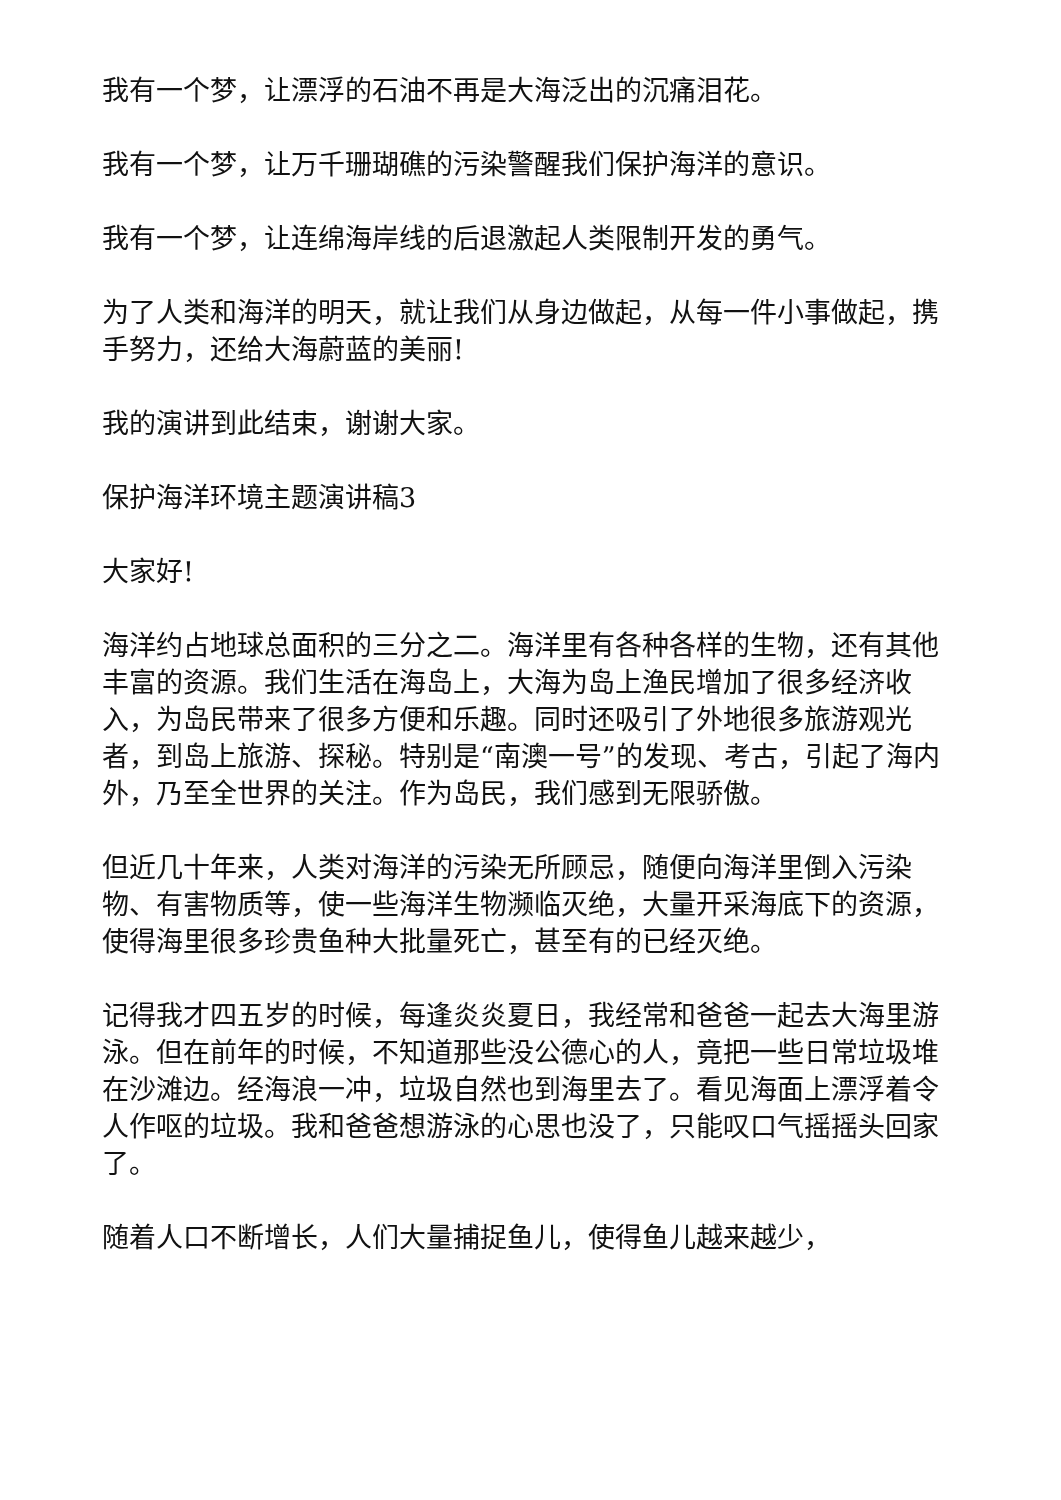我有一个梦，让漂浮的石油不再是大海泛出的沉痛泪花。
我有一个梦，让万千珊瑚礁的污染警醒我们保护海洋的意识。
我有一个梦，让连绵海岸线的后退激起人类限制开发的勇气。
为了人类和海洋的明天，就让我们从身边做起，从每一件小事做起，携手努力，还给大海蔚蓝的美丽!
我的演讲到此结束，谢谢大家。
保护海洋环境主题演讲稿3
大家好!
海洋约占地球总面积的三分之二。海洋里有各种各样的生物，还有其他丰富的资源。我们生活在海岛上，大海为岛上渔民增加了很多经济收入，为岛民带来了很多方便和乐趣。同时还吸引了外地很多旅游观光者，到岛上旅游、探秘。特别是“南澳一号”的发现、考古，引起了海内外，乃至全世界的关注。作为岛民，我们感到无限骄傲。
但近几十年来，人类对海洋的污染无所顾忌，随便向海洋里倒入污染物、有害物质等，使一些海洋生物濒临灭绝，大量开采海底下的资源，使得海里很多珍贵鱼种大批量死亡，甚至有的已经灭绝。
记得我才四五岁的时候，每逢炎炎夏日，我经常和爸爸一起去大海里游泳。但在前年的时候，不知道那些没公德心的人，竟把一些日常垃圾堆在沙滩边。经海浪一冲，垃圾自然也到海里去了。看见海面上漂浮着令人作呕的垃圾。我和爸爸想游泳的心思也没了，只能叹口气摇摇头回家了。
随着人口不断增长，人们大量捕捉鱼儿，使得鱼儿越来越少，